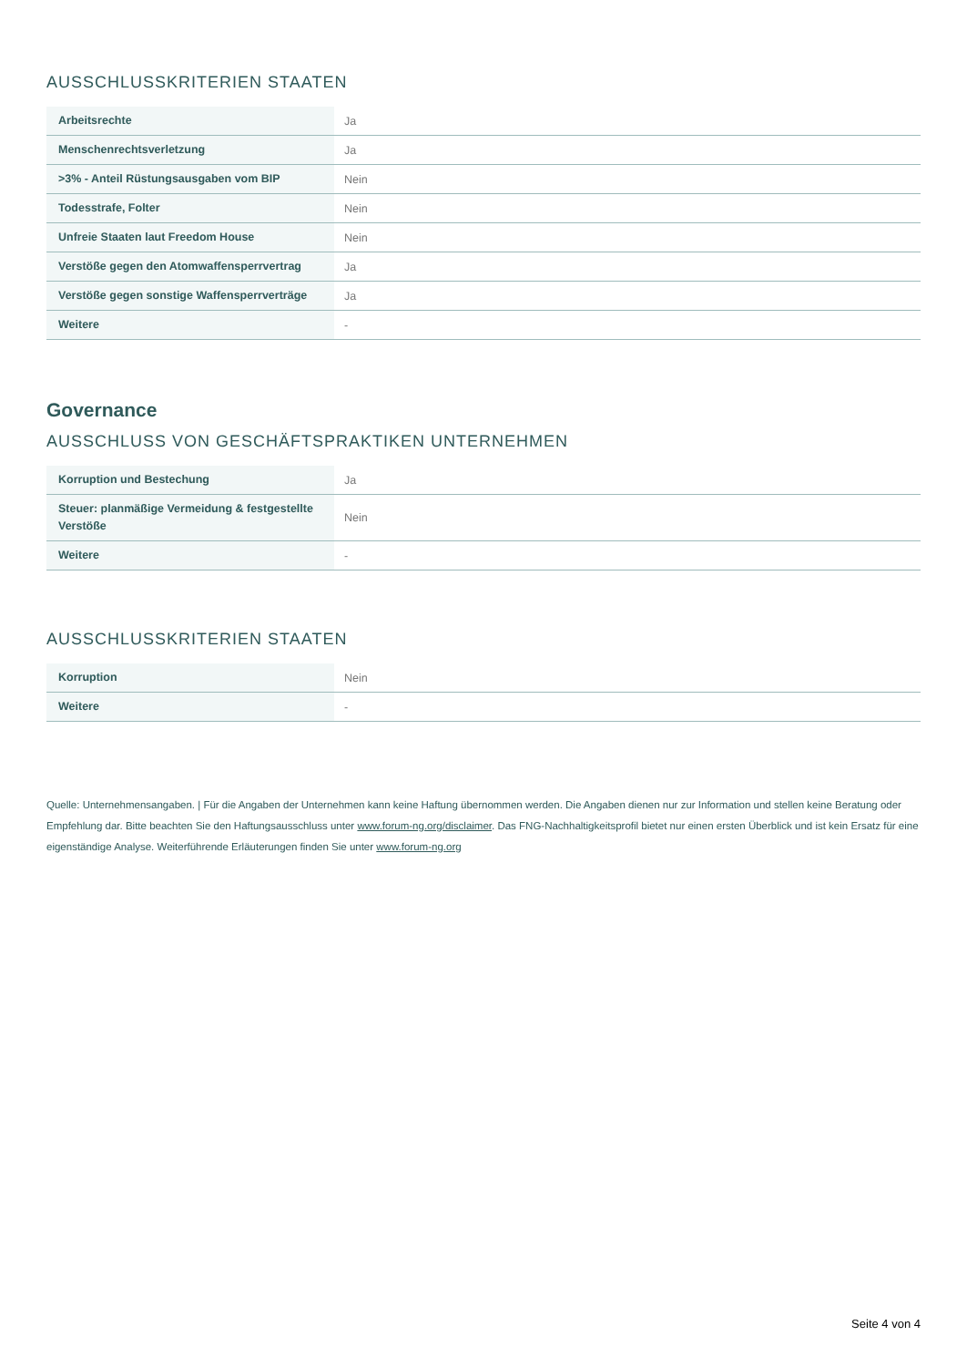AUSSCHLUSSKRITERIEN STAATEN
| Arbeitsrechte | Ja |
| Menschenrechtsverletzung | Ja |
| >3% - Anteil Rüstungsausgaben vom BIP | Nein |
| Todesstrafe, Folter | Nein |
| Unfreie Staaten laut Freedom House | Nein |
| Verstöße gegen den Atomwaffensperrvertrag | Ja |
| Verstöße gegen sonstige Waffensperrverträge | Ja |
| Weitere | - |
Governance
AUSSCHLUSS VON GESCHÄFTSPRAKTIKEN UNTERNEHMEN
| Korruption und Bestechung | Ja |
| Steuer: planmäßige Vermeidung & festgestellte Verstöße | Nein |
| Weitere | - |
AUSSCHLUSSKRITERIEN STAATEN
| Korruption | Nein |
| Weitere | - |
Quelle: Unternehmensangaben. | Für die Angaben der Unternehmen kann keine Haftung übernommen werden. Die Angaben dienen nur zur Information und stellen keine Beratung oder Empfehlung dar. Bitte beachten Sie den Haftungsausschluss unter www.forum-ng.org/disclaimer. Das FNG-Nachhaltigkeitsprofil bietet nur einen ersten Überblick und ist kein Ersatz für eine eigenständige Analyse. Weiterführende Erläuterungen finden Sie unter www.forum-ng.org
Seite 4 von 4